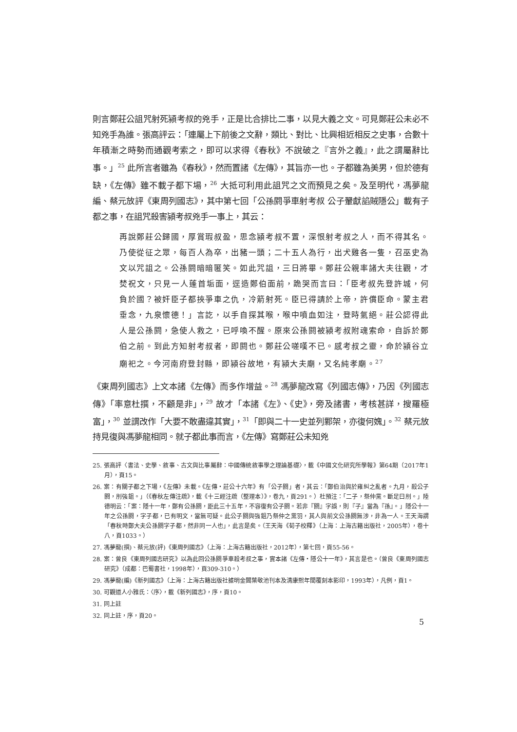則言鄭莊公詛咒射死潁考叔的兇手，正是比合排比二事，以見大義之文。可見鄭莊公未必不知兇手為誰。張高評云：「連屬上下前後之文辭，類比、對比、比興相近相反之史事，合數十年積漸之時勢而通觀考索之，即可以求得《春秋》不說破之『言外之義』，此之謂屬辭比事。」<sup>25</sup> 此所言者雖為《春秋》，然而置諸《左傳》，其旨亦一也。子都雖為美男，但於德有缺，《左傳》雖不載子都下場，<sup>26</sup> 大抵可利用此詛咒之文而預見之矣。及至明代，馮夢龍編、蔡元放評《東周列國志》，其中第七回「公孫閼爭車射考叔 公子翬獻諂賊隱公」載有子都之事，在詛咒殺害潁考叔兇手一事上，其云：
再說鄭莊公歸國，厚賞瑕叔盈，思念潁考叔不置，深恨射考叔之人，而不得其名。乃使從征之眾，每百人為卒，出豬一頭；二十五人為行，出犬雞各一隻，召巫史為文以咒詛之。公孫閼暗暗匿笑。如此咒詛，三日將畢。鄭莊公親率諸大夫往觀，才焚祝文，只見一人蓬首垢面，逕造鄭伯面前，跪哭而言曰：「臣考叔先登許城，何負於國？被奸臣子都挾爭車之仇，冷箭射死。臣已得請於上帝，許償臣命。蒙主君垂念，九泉懷德！」言訖，以手自探其喉，喉中噴血如注，登時氣絕。莊公認得此人是公孫閼，急使人救之，已呼喚不醒。原來公孫閼被潁考叔附魂索命，自訴於鄭伯之前。到此方知射考叔者，即閼也。鄭莊公嗟嘆不已。感考叔之靈，命於潁谷立廟祀之。今河南府登封縣，即潁谷故地，有潁大夫廟，又名純孝廟。<sup>27</sup>
《東周列國志》上文本諸《左傳》而多作增益。<sup>28</sup> 馮夢龍改寫《列國志傳》，乃因《列國志傳》「率意杜撰，不顧是非」，<sup>29</sup> 故才「本諸《左》、《史》，旁及諸書，考核甚詳，搜羅極富」，<sup>30</sup> 並謂改作「大要不敢盡違其實」，<sup>31</sup>「即與二十一史並列鄴架，亦復何媿」。<sup>32</sup> 蔡元放持見復與馮夢龍相同。就子都此事而言，《左傳》寫鄭莊公未知兇
25. 張高評〈書法、史學、敘事、古文與比事屬辭：中國傳統敘事學之理論基礎〉，載《中國文化研究所學報》第64期（2017年1月），頁15。
26. 案：有關子都之下場，《左傳》未載。《左傳・莊公十六年》有「公子閼」者，其云：「鄭伯治與於雍糾之亂者。九月，殺公子閼，刖強鉏。」（《春秋左傳注疏》，載《十三經注疏（整理本）》，卷九，頁291。）杜預注：「二子，祭仲黨。斷足曰刖。」陸德明云：「案：隱十一年，鄭有公孫閼，距此三十五年，不容復有公子閼。若非『閼』字誤，則『子』當為『孫』。」隱公十一年之公孫閼，字子都，已有明文，當無可疑。此公子閼與強鉏乃祭仲之黨羽，其人與前文公孫閼無涉，非為一人。王天海謂「春秋時鄭大夫公孫閼字子都，然非同一人也」，此言是矣。（王天海《荀子校釋》（上海：上海古籍出版社，2005年），卷十八，頁1033。）
27. 馮夢龍(撰)、蔡元放(評)《東周列國志》（上海：上海古籍出版社，2012年），第七回，頁55-56。
28. 案：曾良《東周列國志研究》以為此回公孫閼爭車殺考叔之事，實本諸《左傳・隱公十一年》，其言是也。（曾良《東周列國志研究》（成都：巴蜀書社，1998年），頁309-310。）
29. 馮夢龍(編)《新列國志》（上海：上海古籍出版社據明金閶葉敬池刊本及清康熙年間覆刻本影印，1993年），凡例，頁1。
30. 可觀道人小雅氏：〈序〉，載《新列國志》，序，頁10。
31. 同上註
32. 同上註，序，頁20。
5